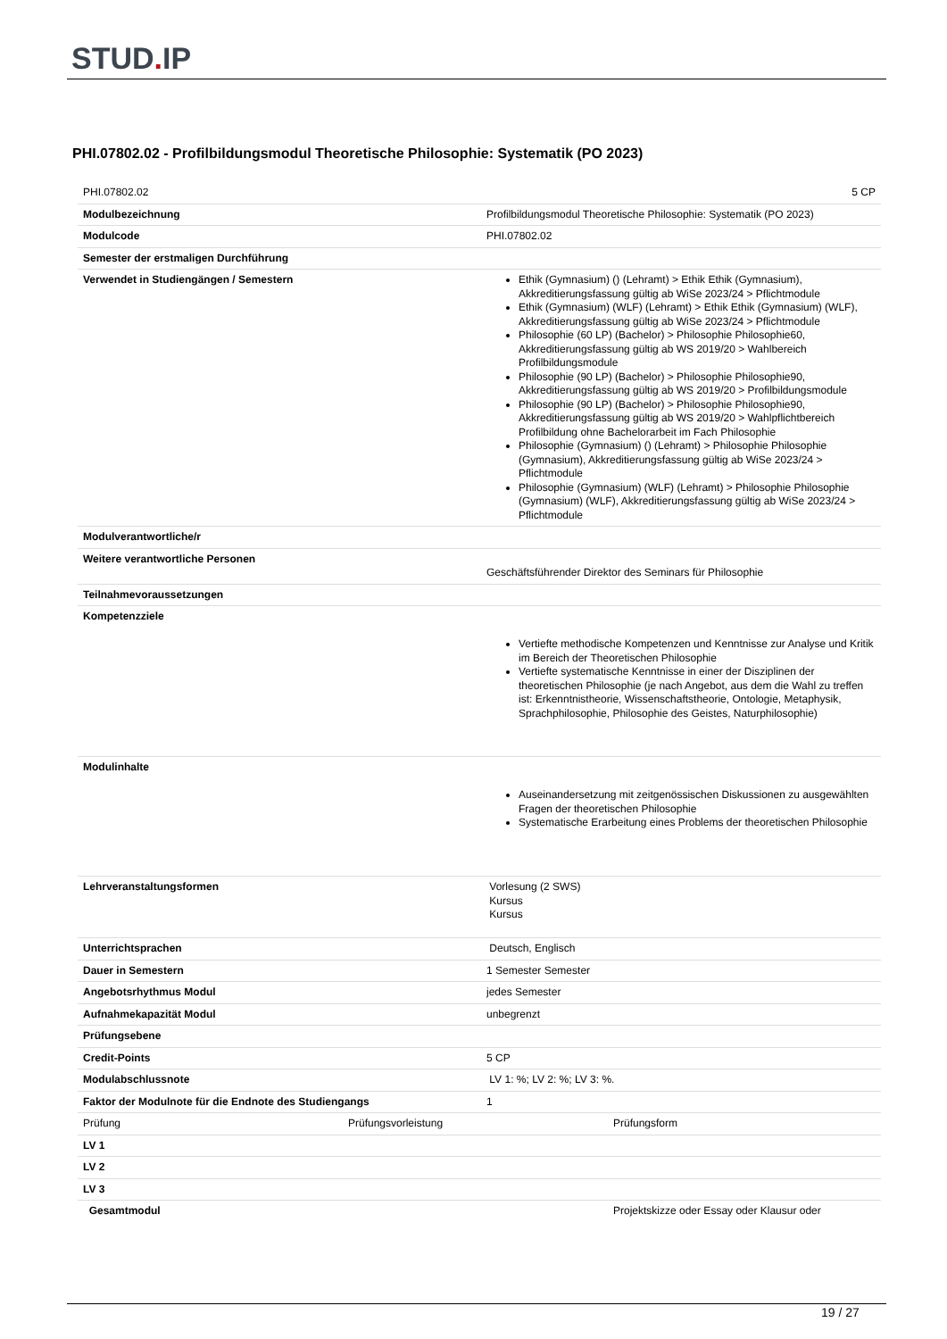STUD. IP
PHI.07802.02 - Profilbildungsmodul Theoretische Philosophie: Systematik (PO 2023)
| PHI.07802.02 | 5 CP |
| Modulbezeichnung | Profilbildungsmodul Theoretische Philosophie: Systematik (PO 2023) |
| Modulcode | PHI.07802.02 |
| Semester der erstmaligen Durchführung | |
| Verwendet in Studiengängen / Semestern | Ethik (Gymnasium) () (Lehramt) > Ethik Ethik (Gymnasium), Akkreditierungsfassung gültig ab WiSe 2023/24 > Pflichtmodule Ethik (Gymnasium) (WLF) (Lehramt) > Ethik Ethik (Gymnasium) (WLF), Akkreditierungsfassung gültig ab WiSe 2023/24 > Pflichtmodule Philosophie (60 LP) (Bachelor) > Philosophie Philosophie60, Akkreditierungsfassung gültig ab WS 2019/20 > Wahlbereich Profilbildungsmodule Philosophie (90 LP) (Bachelor) > Philosophie Philosophie90, Akkreditierungsfassung gültig ab WS 2019/20 > Profilbildungsmodule Philosophie (90 LP) (Bachelor) > Philosophie Philosophie90, Akkreditierungsfassung gültig ab WS 2019/20 > Wahlpflichtbereich Profilbildung ohne Bachelorarbeit im Fach Philosophie Philosophie (Gymnasium) () (Lehramt) > Philosophie Philosophie (Gymnasium), Akkreditierungsfassung gültig ab WiSe 2023/24 > Pflichtmodule Philosophie (Gymnasium) (WLF) (Lehramt) > Philosophie Philosophie (Gymnasium) (WLF), Akkreditierungsfassung gültig ab WiSe 2023/24 > Pflichtmodule |
| Modulverantwortliche/r | |
| Weitere verantwortliche Personen | Geschäftsführender Direktor des Seminars für Philosophie |
| Teilnahmevoraussetzungen | |
| Kompetenzziele | Vertiefte methodische Kompetenzen und Kenntnisse zur Analyse und Kritik im Bereich der Theoretischen Philosophie Vertiefte systematische Kenntnisse in einer der Disziplinen der theoretischen Philosophie (je nach Angebot, aus dem die Wahl zu treffen ist: Erkenntnistheorie, Wissenschaftstheorie, Ontologie, Metaphysik, Sprachphilosophie, Philosophie des Geistes, Naturphilosophie) |
| Modulinhalte | Auseinandersetzung mit zeitgenössischen Diskussionen zu ausgewählten Fragen der theoretischen Philosophie Systematische Erarbeitung eines Problems der theoretischen Philosophie |
| Lehrveranstaltungsformen | Vorlesung (2 SWS) Kursus Kursus |
| Unterrichtsprachen | Deutsch, Englisch |
| Dauer in Semestern | 1 Semester Semester |
| Angebotsrhythmus Modul | jedes Semester |
| Aufnahmekapazität Modul | unbegrenzt |
| Prüfungsebene | |
| Credit-Points | 5 CP |
| Modulabschlussnote | LV 1: %; LV 2: %; LV 3: %. |
| Faktor der Modulnote für die Endnote des Studiengangs | 1 |
| Prüfung | Prüfungsvorleistung | Prüfungsform |
| LV 1 | | |
| LV 2 | | |
| LV 3 | | |
| Gesamtmodul | | Projektskizze oder Essay oder Klausur oder |
19 / 27